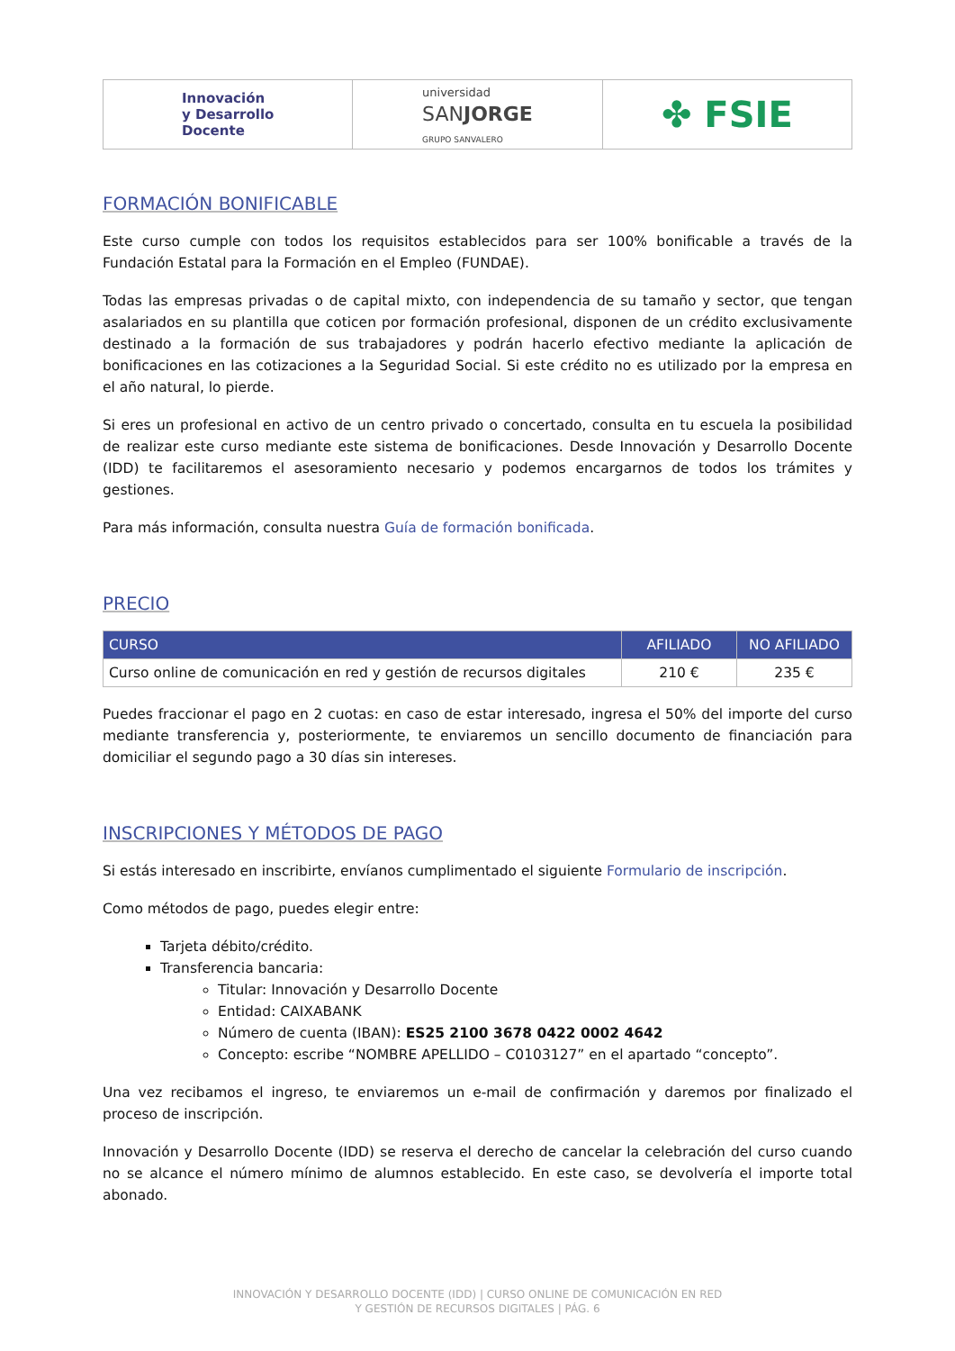Innovación
y Desarrollo
Docente
universidad
SANJORGE
GRUPO SANVALERO
✤ FSIE
FORMACIÓN BONIFICABLE
Este curso cumple con todos los requisitos establecidos para ser 100% bonificable a través de la Fundación Estatal para la Formación en el Empleo (FUNDAE).
Todas las empresas privadas o de capital mixto, con independencia de su tamaño y sector, que tengan asalariados en su plantilla que coticen por formación profesional, disponen de un crédito exclusivamente destinado a la formación de sus trabajadores y podrán hacerlo efectivo mediante la aplicación de bonificaciones en las cotizaciones a la Seguridad Social. Si este crédito no es utilizado por la empresa en el año natural, lo pierde.
Si eres un profesional en activo de un centro privado o concertado, consulta en tu escuela la posibilidad de realizar este curso mediante este sistema de bonificaciones. Desde Innovación y Desarrollo Docente (IDD) te facilitaremos el asesoramiento necesario y podemos encargarnos de todos los trámites y gestiones.
Para más información, consulta nuestra Guía de formación bonificada.
PRECIO
| CURSO | AFILIADO | NO AFILIADO |
| --- | --- | --- |
| Curso online de comunicación en red y gestión de recursos digitales | 210 € | 235 € |
Puedes fraccionar el pago en 2 cuotas: en caso de estar interesado, ingresa el 50% del importe del curso mediante transferencia y, posteriormente, te enviaremos un sencillo documento de financiación para domiciliar el segundo pago a 30 días sin intereses.
INSCRIPCIONES Y MÉTODOS DE PAGO
Si estás interesado en inscribirte, envíanos cumplimentado el siguiente Formulario de inscripción.
Como métodos de pago, puedes elegir entre:
Tarjeta débito/crédito.
Transferencia bancaria:
Titular: Innovación y Desarrollo Docente
Entidad: CAIXABANK
Número de cuenta (IBAN): ES25 2100 3678 0422 0002 4642
Concepto: escribe “NOMBRE APELLIDO – C0103127” en el apartado “concepto”.
Una vez recibamos el ingreso, te enviaremos un e-mail de confirmación y daremos por finalizado el proceso de inscripción.
Innovación y Desarrollo Docente (IDD) se reserva el derecho de cancelar la celebración del curso cuando no se alcance el número mínimo de alumnos establecido. En este caso, se devolvería el importe total abonado.
INNOVACIÓN Y DESARROLLO DOCENTE (IDD) | CURSO ONLINE DE COMUNICACIÓN EN RED
Y GESTIÓN DE RECURSOS DIGITALES | PÁG. 6